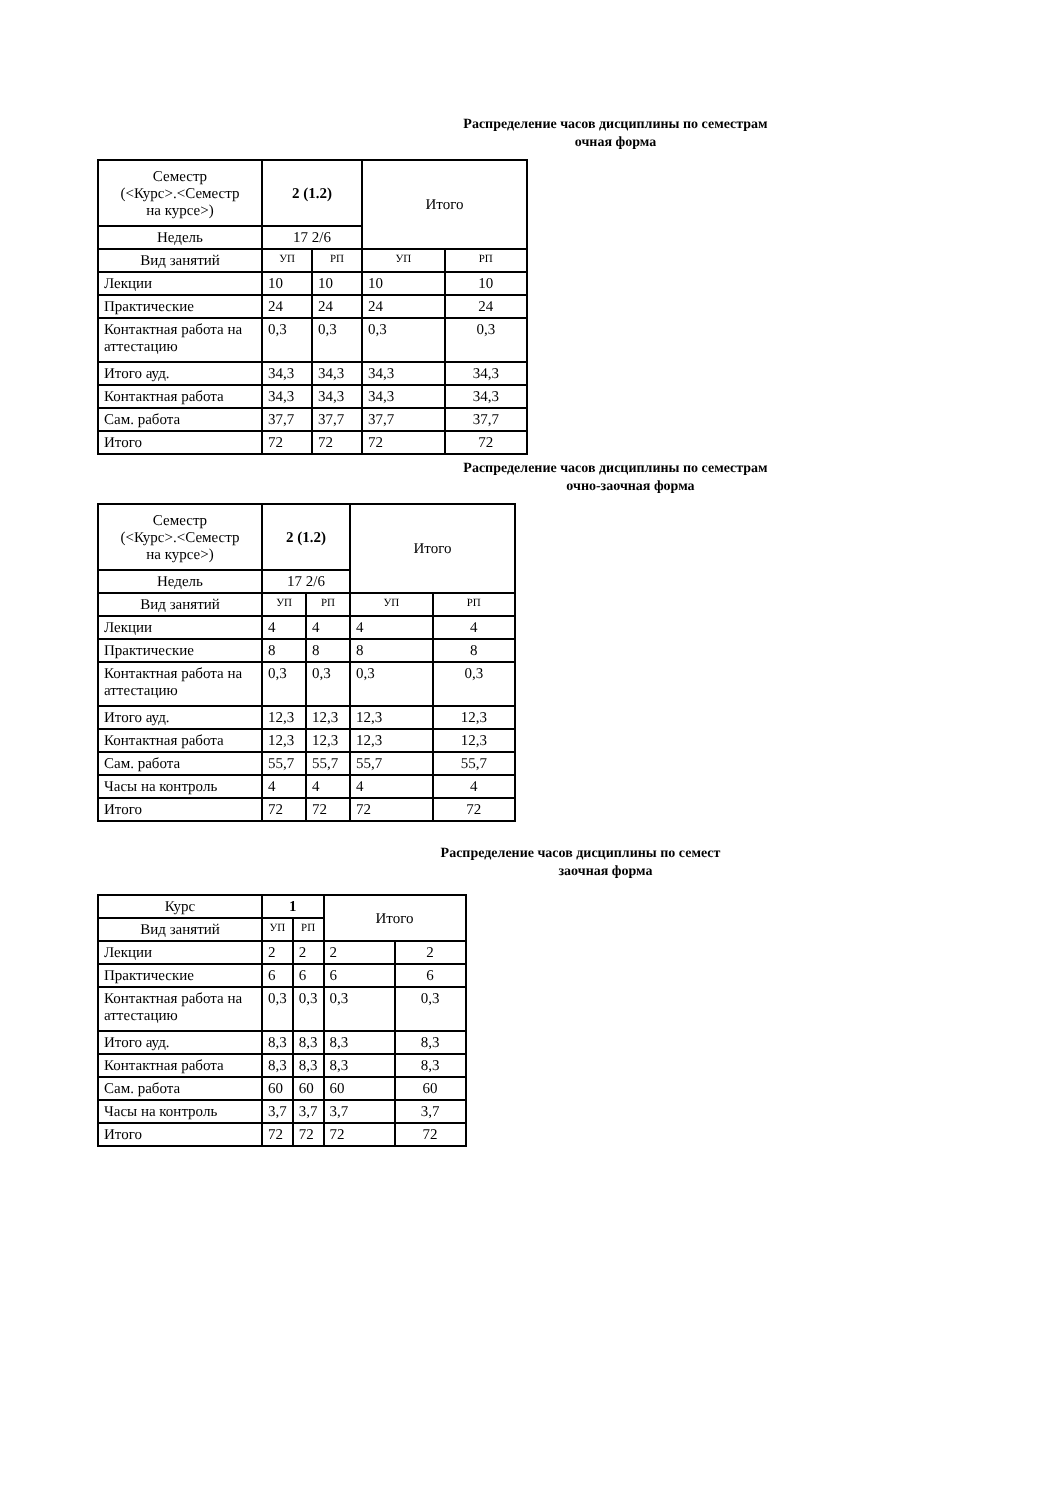Распределение часов дисциплины по семестрам
очная форма
| Семестр (<Курс>.<Семестр на курсе>) | 2 (1.2) | | Итого | |
| Недель | 17 2/6 | | | |
| Вид занятий | УП | РП | УП | РП |
| Лекции | 10 | 10 | 10 | 10 |
| Практические | 24 | 24 | 24 | 24 |
| Контактная работа на аттестацию | 0,3 | 0,3 | 0,3 | 0,3 |
| Итого ауд. | 34,3 | 34,3 | 34,3 | 34,3 |
| Контактная работа | 34,3 | 34,3 | 34,3 | 34,3 |
| Сам. работа | 37,7 | 37,7 | 37,7 | 37,7 |
| Итого | 72 | 72 | 72 | 72 |
Распределение часов дисциплины по семестрам
очно-заочная форма
| Семестр (<Курс>.<Семестр на курсе>) | 2 (1.2) | | Итого | |
| Недель | 17 2/6 | | | |
| Вид занятий | УП | РП | УП | РП |
| Лекции | 4 | 4 | 4 | 4 |
| Практические | 8 | 8 | 8 | 8 |
| Контактная работа на аттестацию | 0,3 | 0,3 | 0,3 | 0,3 |
| Итого ауд. | 12,3 | 12,3 | 12,3 | 12,3 |
| Контактная работа | 12,3 | 12,3 | 12,3 | 12,3 |
| Сам. работа | 55,7 | 55,7 | 55,7 | 55,7 |
| Часы на контроль | 4 | 4 | 4 | 4 |
| Итого | 72 | 72 | 72 | 72 |
Распределение часов дисциплины по семест
заочная форма
| Курс | 1 | | Итого | |
| Вид занятий | УП | РП | | |
| Лекции | 2 | 2 | 2 | 2 |
| Практические | 6 | 6 | 6 | 6 |
| Контактная работа на аттестацию | 0,3 | 0,3 | 0,3 | 0,3 |
| Итого ауд. | 8,3 | 8,3 | 8,3 | 8,3 |
| Контактная работа | 8,3 | 8,3 | 8,3 | 8,3 |
| Сам. работа | 60 | 60 | 60 | 60 |
| Часы на контроль | 3,7 | 3,7 | 3,7 | 3,7 |
| Итого | 72 | 72 | 72 | 72 |